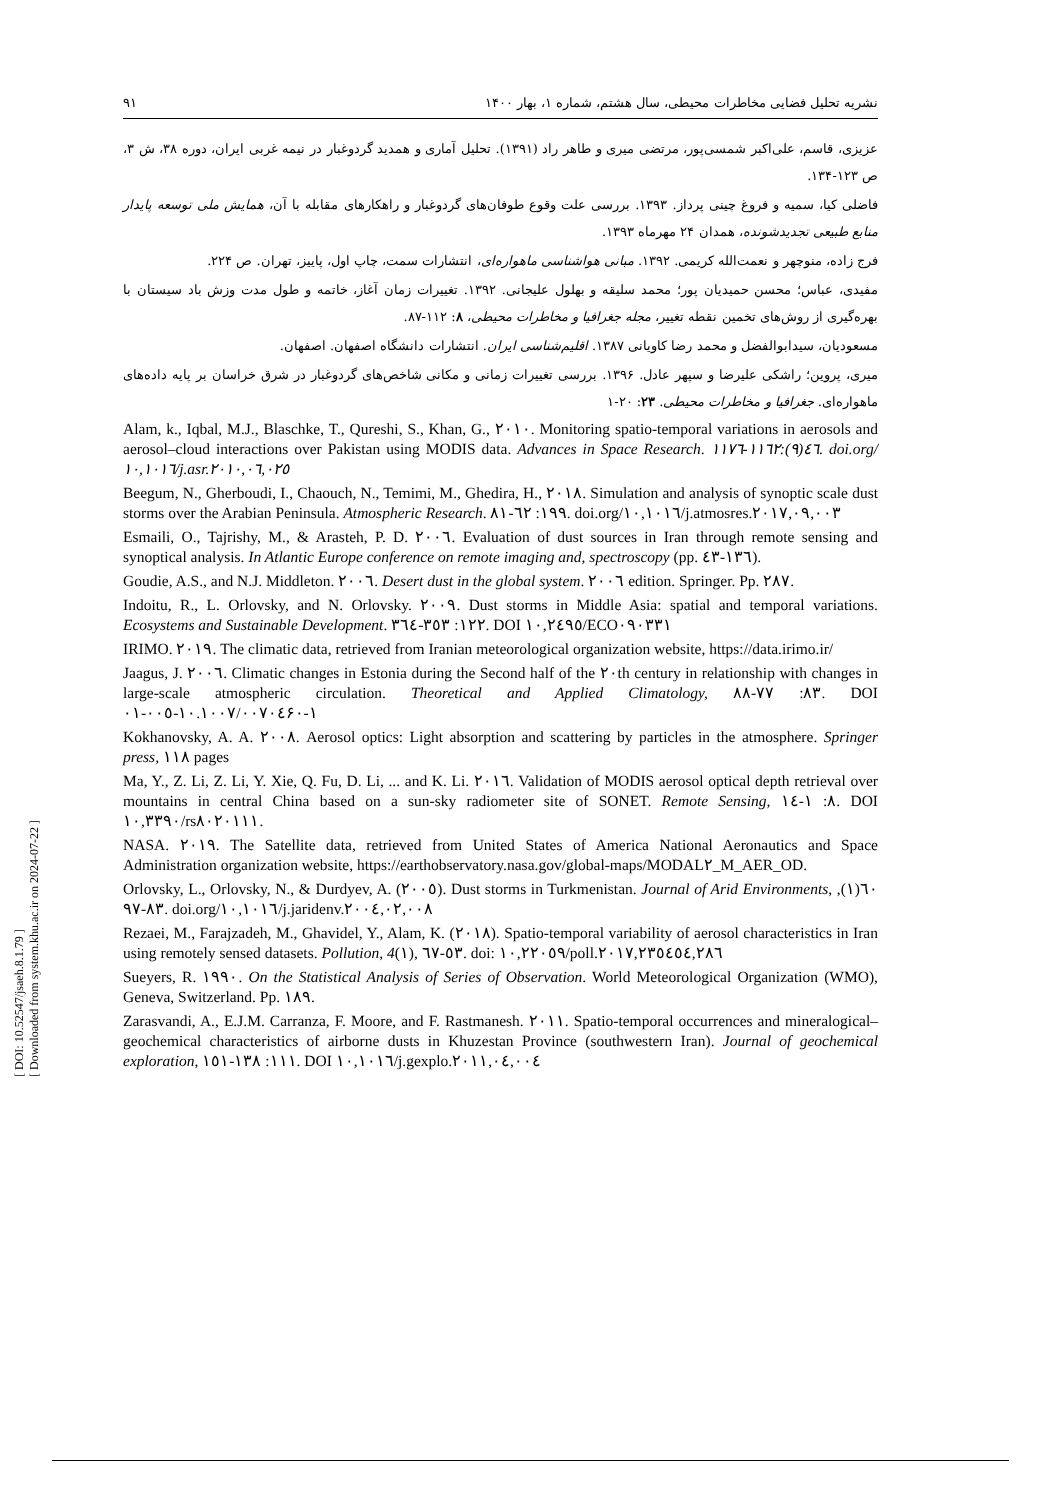[ DOI: 10.52547/jsaeh.8.1.79 ]
[ Downloaded from system.khu.ac.ir on 2024-07-22 ]
نشریه تحلیل فضایی مخاطرات محیطی، سال هشتم، شماره ۱، بهار ۱۴۰۰ ۹۱
عزیزی، قاسم، علی‌اکبر شمسی‌پور، مرتضی میری و طاهر راد (۱۳۹۱). تحلیل آماری و همدید گردوغبار در نیمه غربی ایران، دوره ۳۸، ش ۳، ص ۱۲۳-۱۳۴.
فاضلی کیا، سمیه و فروغ چینی پرداز. ۱۳۹۳. بررسی علت وقوع طوفان‌های گردوغبار و راهکارهای مقابله با آن، همایش ملی توسعه پایدار منابع طبیعی تجدیدشونده، همدان ۲۴ مهرماه ۱۳۹۳.
فرج زاده، منوچهر و نعمت‌الله کریمی. ۱۳۹۲. مبانی هواشناسی ماهواره‌ای، انتشارات سمت، چاپ اول، پاییز، تهران. ص ۲۲۴.
مفیدی، عباس؛ محسن حمیدیان پور؛ محمد سلیقه و بهلول علیجانی. ۱۳۹۲. تغییرات زمان آغاز، خاتمه و طول مدت وزش باد سیستان با بهره‌گیری از روش‌های تخمین نقطه تغییر، مجله جغرافیا و مخاطرات محیطی، ۸: ۱۱۲-۸۷.
مسعودیان، سیدابوالفضل و محمد رضا کاویانی ۱۳۸۷. اقلیم‌شناسی ایران. انتشارات دانشگاه اصفهان. اصفهان.
میری، پروین؛ راشکی علیرضا و سپهر عادل. ۱۳۹۶. بررسی تغییرات زمانی و مکانی شاخص‌های گردوغبار در شرق خراسان بر پایه داده‌های ماهواره‌ای. جغرافیا و مخاطرات محیطی. ۲۳: ۲۰-۱
Alam, k., Iqbal, M.J., Blaschke, T., Qureshi, S., Khan, G., ٢٠١٠. Monitoring spatio-temporal variations in aerosols and aerosol–cloud interactions over Pakistan using MODIS data. Advances in Space Research. ٤٦(٩):١١٦٢-١١٧٦. doi.org/١٠,١٠١٦/j.asr.٢٠١٠,٠٦,٠٢٥
Beegum, N., Gherboudi, I., Chaouch, N., Temimi, M., Ghedira, H., ٢٠١٨. Simulation and analysis of synoptic scale dust storms over the Arabian Peninsula. Atmospheric Research. ١٩٩: ٦٢-٨١. doi.org/١٠,١٠١٦/j.atmosres.٢٠١٧,٠٩,٠٠٣
Esmaili, O., Tajrishy, M., & Arasteh, P. D. ٢٠٠٦. Evaluation of dust sources in Iran through remote sensing and synoptical analysis. In Atlantic Europe conference on remote imaging and, spectroscopy (pp. ١٣٦-٤٣).
Goudie, A.S., and N.J. Middleton. ٢٠٠٦. Desert dust in the global system. ٢٠٠٦ edition. Springer. Pp. ٢٨٧.
Indoitu, R., L. Orlovsky, and N. Orlovsky. ٢٠٠٩. Dust storms in Middle Asia: spatial and temporal variations. Ecosystems and Sustainable Development. ١٢٢: ٣٥٣-٣٦٤. DOI ١٠,٢٤٩٥/ECO٠٩٠٣٣١
IRIMO. ٢٠١٩. The climatic data, retrieved from Iranian meteorological organization website, https://data.irimo.ir/
Jaagus, J. ٢٠٠٦. Climatic changes in Estonia during the Second half of the ٢٠th century in relationship with changes in large-scale atmospheric circulation. Theoretical and Applied Climatology, ٨٣: ٧٧-٨٨. DOI ١٠.١٠٠٧/٠٠٧٠٤-٠٠٥-٠١۶١-٠
Kokhanovsky, A. A. ٢٠٠٨. Aerosol optics: Light absorption and scattering by particles in the atmosphere. Springer press, ١١٨ pages
Ma, Y., Z. Li, Z. Li, Y. Xie, Q. Fu, D. Li, ... and K. Li. ٢٠١٦. Validation of MODIS aerosol optical depth retrieval over mountains in central China based on a sun-sky radiometer site of SONET. Remote Sensing, ٨: ١-١٤. DOI ١٠,٣٣٩٠/rs٨٠٢٠١١١.
NASA. ٢٠١٩. The Satellite data, retrieved from United States of America National Aeronautics and Space Administration organization website, https://earthobservatory.nasa.gov/global-maps/MODAL٢_M_AER_OD.
Orlovsky, L., Orlovsky, N., & Durdyev, A. (٢٠٠٥). Dust storms in Turkmenistan. Journal of Arid Environments, ٦٠(١), ٨٣-٩٧. doi.org/١٠,١٠١٦/j.jaridenv.٢٠٠٤,٠٢,٠٠٨
Rezaei, M., Farajzadeh, M., Ghavidel, Y., Alam, K. (٢٠١٨). Spatio-temporal variability of aerosol characteristics in Iran using remotely sensed datasets. Pollution, 4(١), ٥٣-٦٧. doi: ١٠,٢٢٠٥٩/poll.٢٠١٧,٢٣٥٤٥٤,٢٨٦
Sueyers, R. ١٩٩٠. On the Statistical Analysis of Series of Observation. World Meteorological Organization (WMO), Geneva, Switzerland. Pp. ١٨٩.
Zarasvandi, A., E.J.M. Carranza, F. Moore, and F. Rastmanesh. ٢٠١١. Spatio-temporal occurrences and mineralogical–geochemical characteristics of airborne dusts in Khuzestan Province (southwestern Iran). Journal of geochemical exploration, ١١١: ١٣٨-١٥١. DOI ١٠,١٠١٦/j.gexplo.٢٠١١,٠٤,٠٠٤